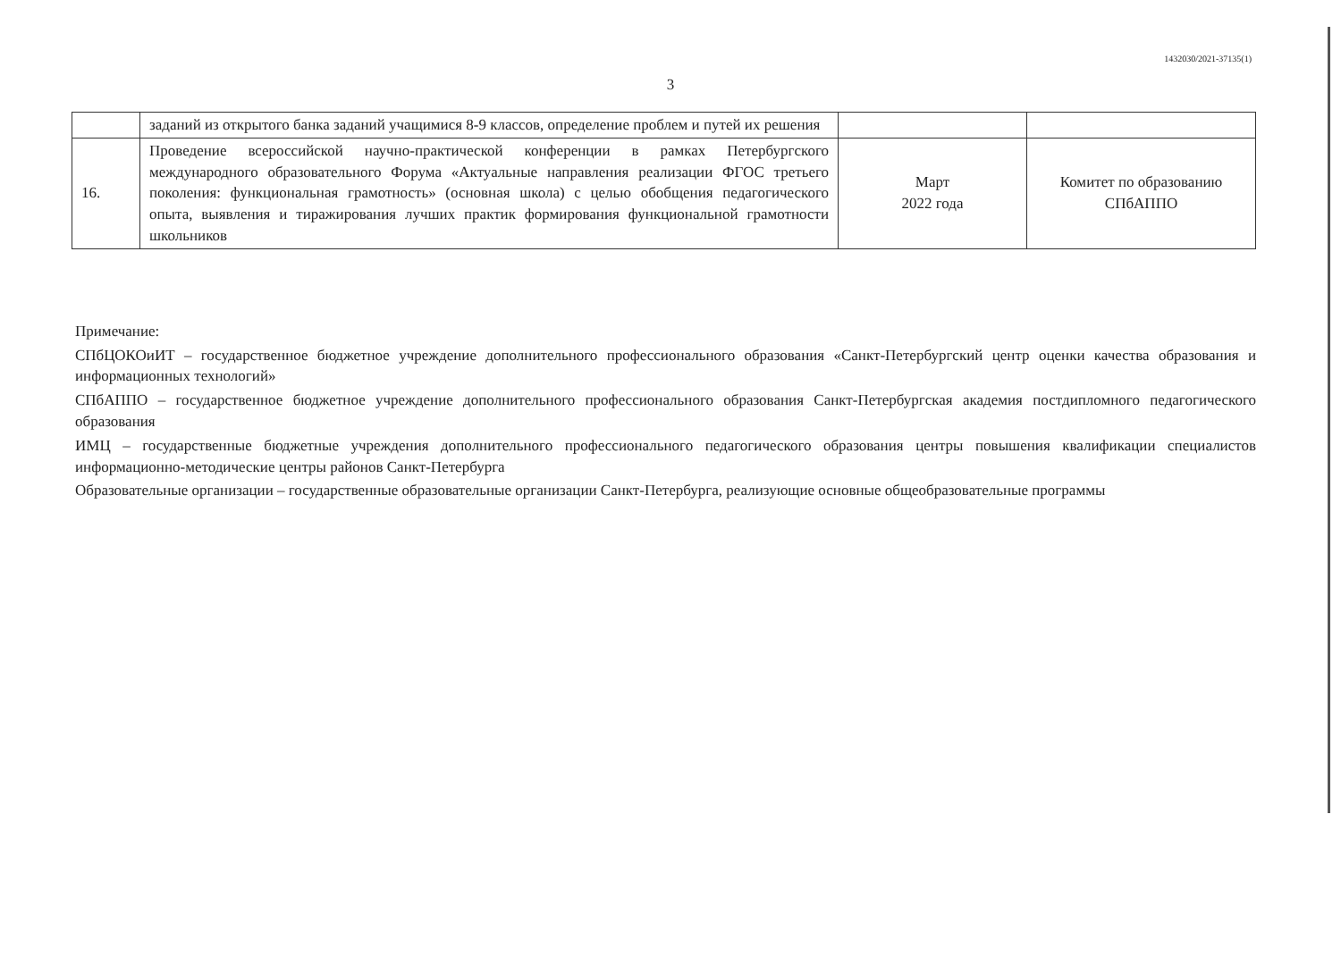1432030/2021-37135(1)
3
| | заданий из открытого банка заданий учащимися 8-9 классов, определение проблем и путей их решения | | |
| 16. | Проведение всероссийской научно-практической конференции в рамках Петербургского международного образовательного Форума «Актуальные направления реализации ФГОС третьего поколения: функциональная грамотность» (основная школа) с целью обобщения педагогического опыта, выявления и тиражирования лучших практик формирования функциональной грамотности школьников | Март 2022 года | Комитет по образованию СПбАППО |
Примечание:
СПбЦОКОиИТ – государственное бюджетное учреждение дополнительного профессионального образования «Санкт-Петербургский центр оценки качества образования и информационных технологий»
СПбАППО – государственное бюджетное учреждение дополнительного профессионального образования Санкт-Петербургская академия постдипломного педагогического образования
ИМЦ – государственные бюджетные учреждения дополнительного профессионального педагогического образования центры повышения квалификации специалистов информационно-методические центры районов Санкт-Петербурга
Образовательные организации – государственные образовательные организации Санкт-Петербурга, реализующие основные общеобразовательные программы